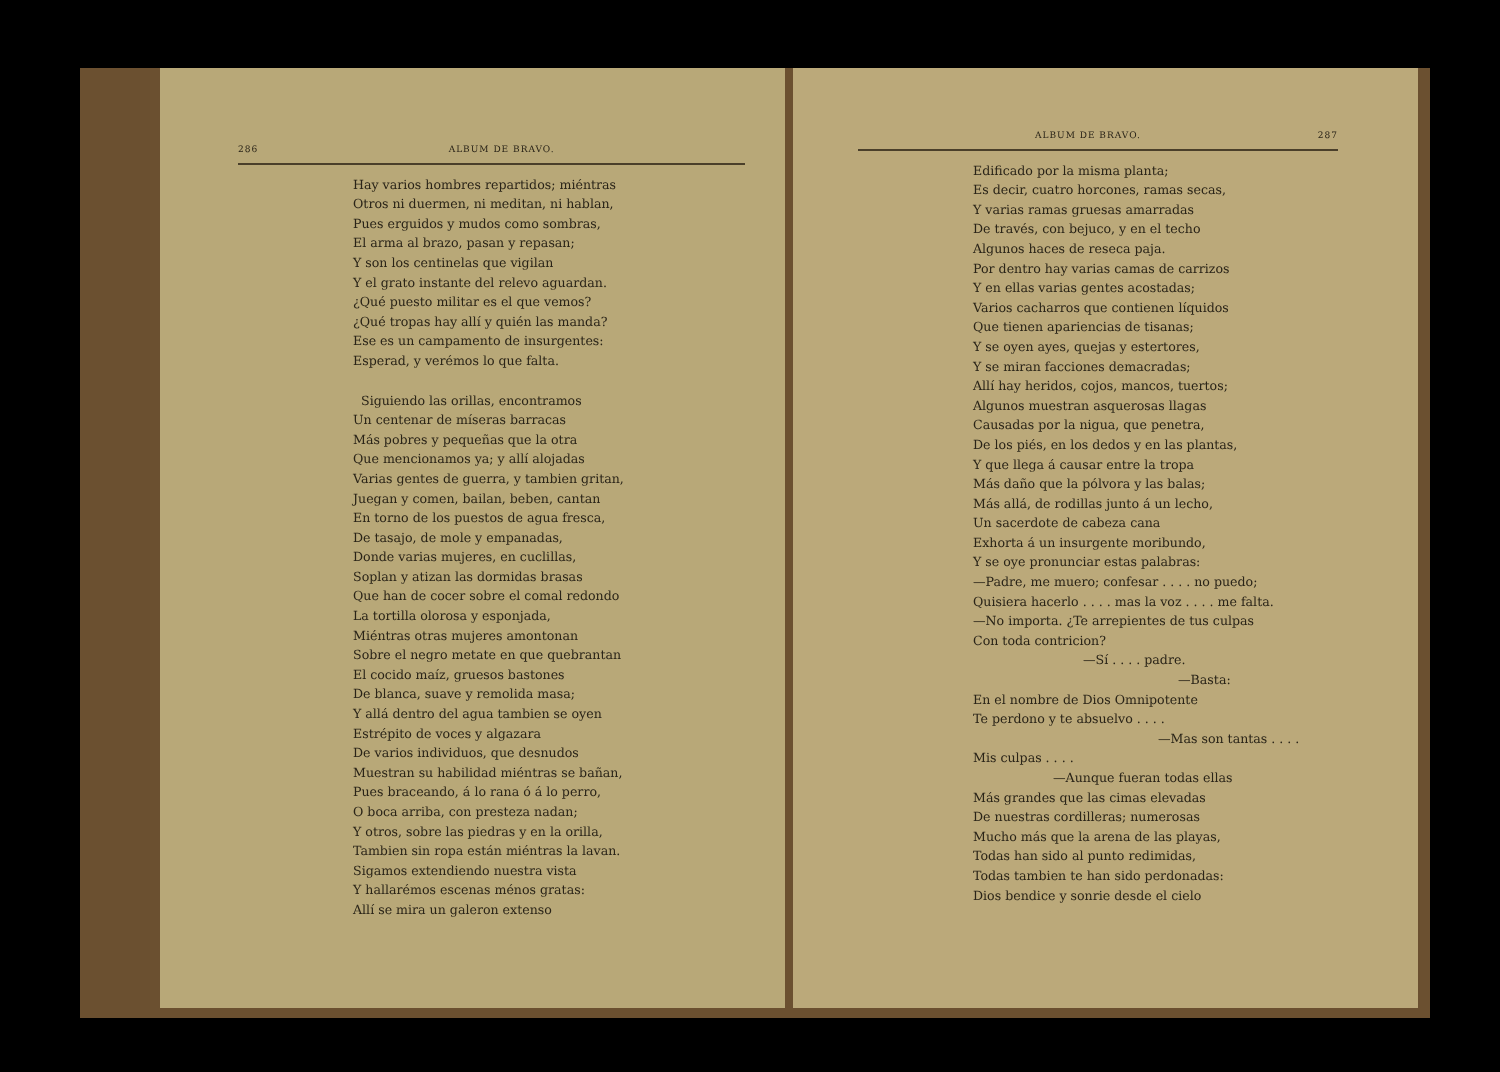286 ALBUM DE BRAVO.
Hay varios hombres repartidos; miéntras
Otros ni duermen, ni meditan, ni hablan,
Pues erguidos y mudos como sombras,
El arma al brazo, pasan y repasan;
Y son los centinelas que vigilan
Y el grato instante del relevo aguardan.
¿Qué puesto militar es el que vemos?
¿Qué tropas hay allí y quién las manda?
Ese es un campamento de insurgentes:
Esperad, y verémos lo que falta.
Siguiendo las orillas, encontramos
Un centenar de míseras barracas
Más pobres y pequeñas que la otra
Que mencionamos ya; y allí alojadas
Varias gentes de guerra, y tambien gritan,
Juegan y comen, bailan, beben, cantan
En torno de los puestos de agua fresca,
De tasajo, de mole y empanadas,
Donde varias mujeres, en cuclillas,
Soplan y atizan las dormidas brasas
Que han de cocer sobre el comal redondo
La tortilla olorosa y esponjada,
Miéntras otras mujeres amontonan
Sobre el negro metate en que quebrantan
El cocido maíz, gruesos bastones
De blanca, suave y remolida masa;
Y allá dentro del agua tambien se oyen
Estrépito de voces y algazara
De varios individuos, que desnudos
Muestran su habilidad miéntras se bañan,
Pues braceando, á lo rana ó á lo perro,
O boca arriba, con presteza nadan;
Y otros, sobre las piedras y en la orilla,
Tambien sin ropa están miéntras la lavan.
Sigamos extendiendo nuestra vista
Y hallarémos escenas ménos gratas:
Allí se mira un galeron extenso
ALBUM DE BRAVO. 287
Edificado por la misma planta;
Es decir, cuatro horcones, ramas secas,
Y varias ramas gruesas amarradas
De través, con bejuco, y en el techo
Algunos haces de reseca paja.
Por dentro hay varias camas de carrizos
Y en ellas varias gentes acostadas;
Varios cacharros que contienen líquidos
Que tienen apariencias de tisanas;
Y se oyen ayes, quejas y estertores,
Y se miran facciones demacradas;
Allí hay heridos, cojos, mancos, tuertos;
Algunos muestran asquerosas llagas
Causadas por la nigua, que penetra,
De los piés, en los dedos y en las plantas,
Y que llega á causar entre la tropa
Más daño que la pólvora y las balas;
Más allá, de rodillas junto á un lecho,
Un sacerdote de cabeza cana
Exhorta á un insurgente moribundo,
Y se oye pronunciar estas palabras:
—Padre, me muero; confesar . . . . no puedo;
Quisiera hacerlo . . . . mas la voz . . . . me falta.
—No importa. ¿Te arrepientes de tus culpas
Con toda contricion?
—Sí . . . . padre.
—Basta:
En el nombre de Dios Omnipotente
Te perdono y te absuelvo . . . .
—Mas son tantas . . . .
Mis culpas . . . .
—Aunque fueran todas ellas
Más grandes que las cimas elevadas
De nuestras cordilleras; numerosas
Mucho más que la arena de las playas,
Todas han sido al punto redimidas,
Todas tambien te han sido perdonadas:
Dios bendice y sonrie desde el cielo